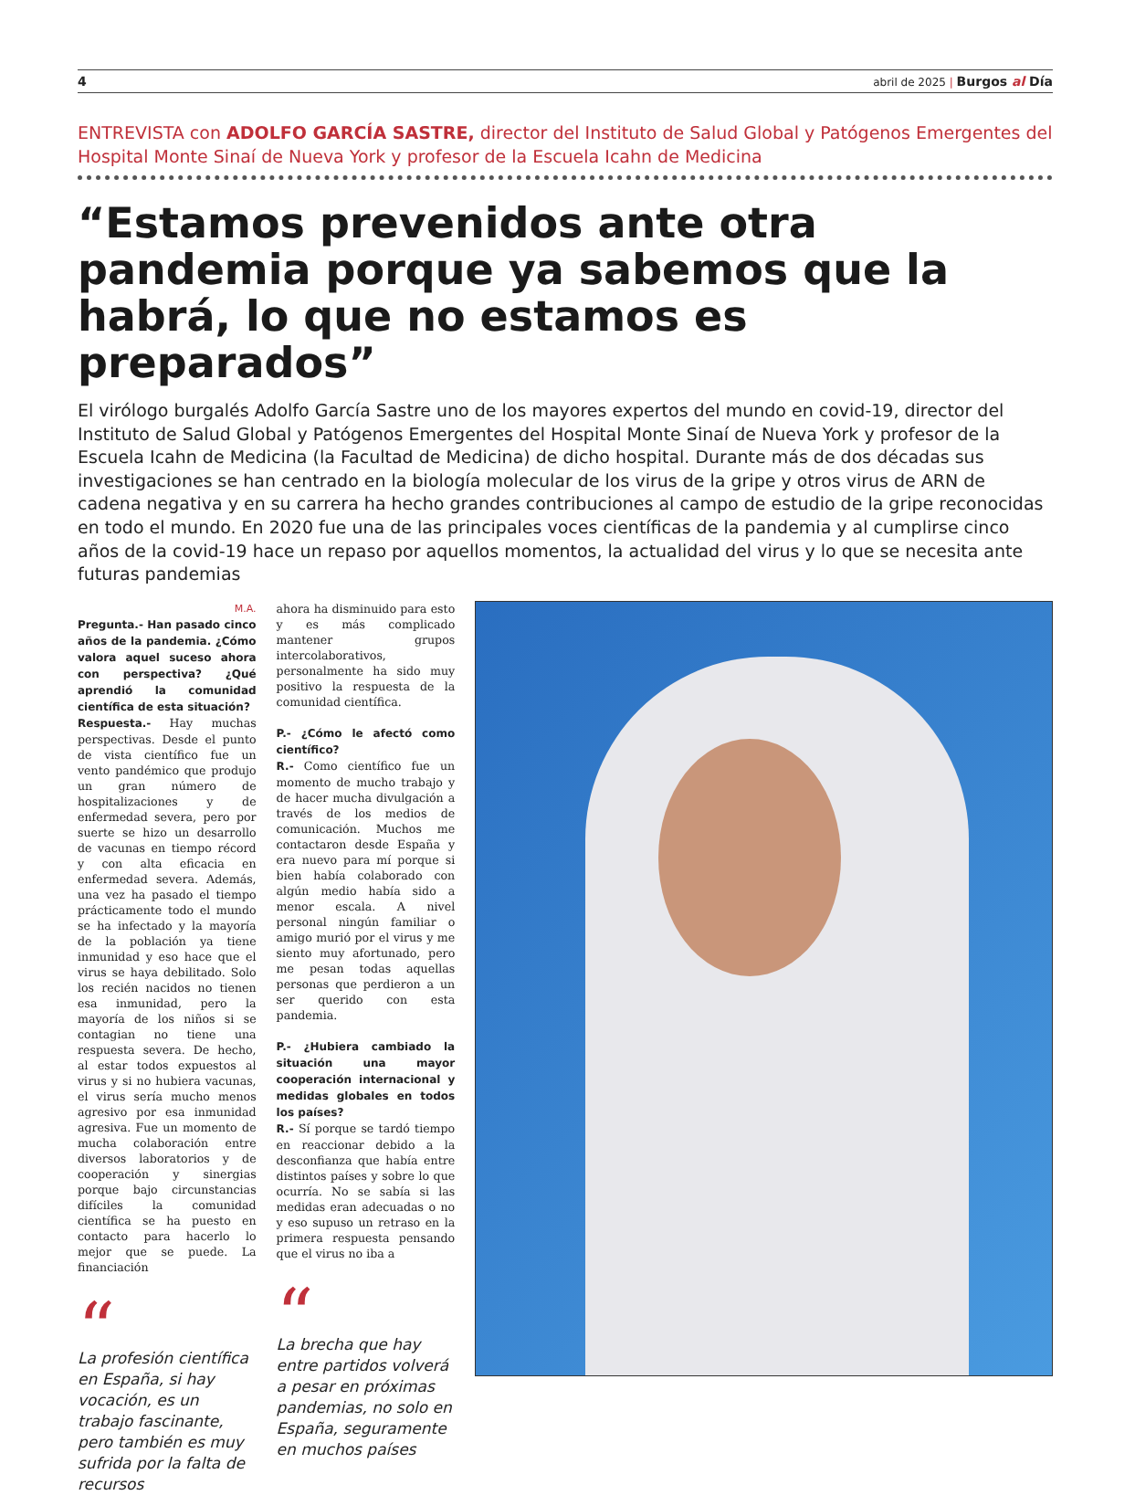4 abril de 2025 | Burgos al Día
ENTREVISTA con ADOLFO GARCÍA SASTRE, director del Instituto de Salud Global y Patógenos Emergentes del Hospital Monte Sinaí de Nueva York y profesor de la Escuela Icahn de Medicina
“Estamos prevenidos ante otra pandemia porque ya sabemos que la habrá, lo que no estamos es preparados”
El virólogo burgalés Adolfo García Sastre uno de los mayores expertos del mundo en covid-19, director del Instituto de Salud Global y Patógenos Emergentes del Hospital Monte Sinaí de Nueva York y profesor de la Escuela Icahn de Medicina (la Facultad de Medicina) de dicho hospital. Durante más de dos décadas sus investigaciones se han centrado en la biología molecular de los virus de la gripe y otros virus de ARN de cadena negativa y en su carrera ha hecho grandes contribuciones al campo de estudio de la gripe reconocidas en todo el mundo. En 2020 fue una de las principales voces científicas de la pandemia y al cumplirse cinco años de la covid-19 hace un repaso por aquellos momentos, la actualidad del virus y lo que se necesita ante futuras pandemias
M.A.
Pregunta.- Han pasado cinco años de la pandemia. ¿Cómo valora aquel suceso ahora con perspectiva? ¿Qué aprendió la comunidad científica de esta situación?
Respuesta.- Hay muchas perspectivas. Desde el punto de vista científico fue un vento pandémico que produjo un gran número de hospitalizaciones y de enfermedad severa, pero por suerte se hizo un desarrollo de vacunas en tiempo récord y con alta eficacia en enfermedad severa. Además, una vez ha pasado el tiempo prácticamente todo el mundo se ha infectado y la mayoría de la población ya tiene inmunidad y eso hace que el virus se haya debilitado. Solo los recién nacidos no tienen esa inmunidad, pero la mayoría de los niños si se contagian no tiene una respuesta severa. De hecho, al estar todos expuestos al virus y si no hubiera vacunas, el virus sería mucho menos agresivo por esa inmunidad agresiva. Fue un momento de mucha colaboración entre diversos laboratorios y de cooperación y sinergias porque bajo circunstancias difíciles la comunidad científica se ha puesto en contacto para hacerlo lo mejor que se puede. La financiación
“
La profesión científica en España, si hay vocación, es un trabajo fascinante, pero también es muy sufrida por la falta de recursos
ahora ha disminuido para esto y es más complicado mantener grupos intercolaborativos, personalmente ha sido muy positivo la respuesta de la comunidad científica.
P.- ¿Cómo le afectó como científico?
R.- Como científico fue un momento de mucho trabajo y de hacer mucha divulgación a través de los medios de comunicación. Muchos me contactaron desde España y era nuevo para mí porque si bien había colaborado con algún medio había sido a menor escala. A nivel personal ningún familiar o amigo murió por el virus y me siento muy afortunado, pero me pesan todas aquellas personas que perdieron a un ser querido con esta pandemia.
P.- ¿Hubiera cambiado la situación una mayor cooperación internacional y medidas globales en todos los países?
R.- Sí porque se tardó tiempo en reaccionar debido a la desconfianza que había entre distintos países y sobre lo que ocurría. No se sabía si las medidas eran adecuadas o no y eso supuso un retraso en la primera respuesta pensando que el virus no iba a
“
La brecha que hay entre partidos volverá a pesar en próximas pandemias, no solo en España, seguramente en muchos países